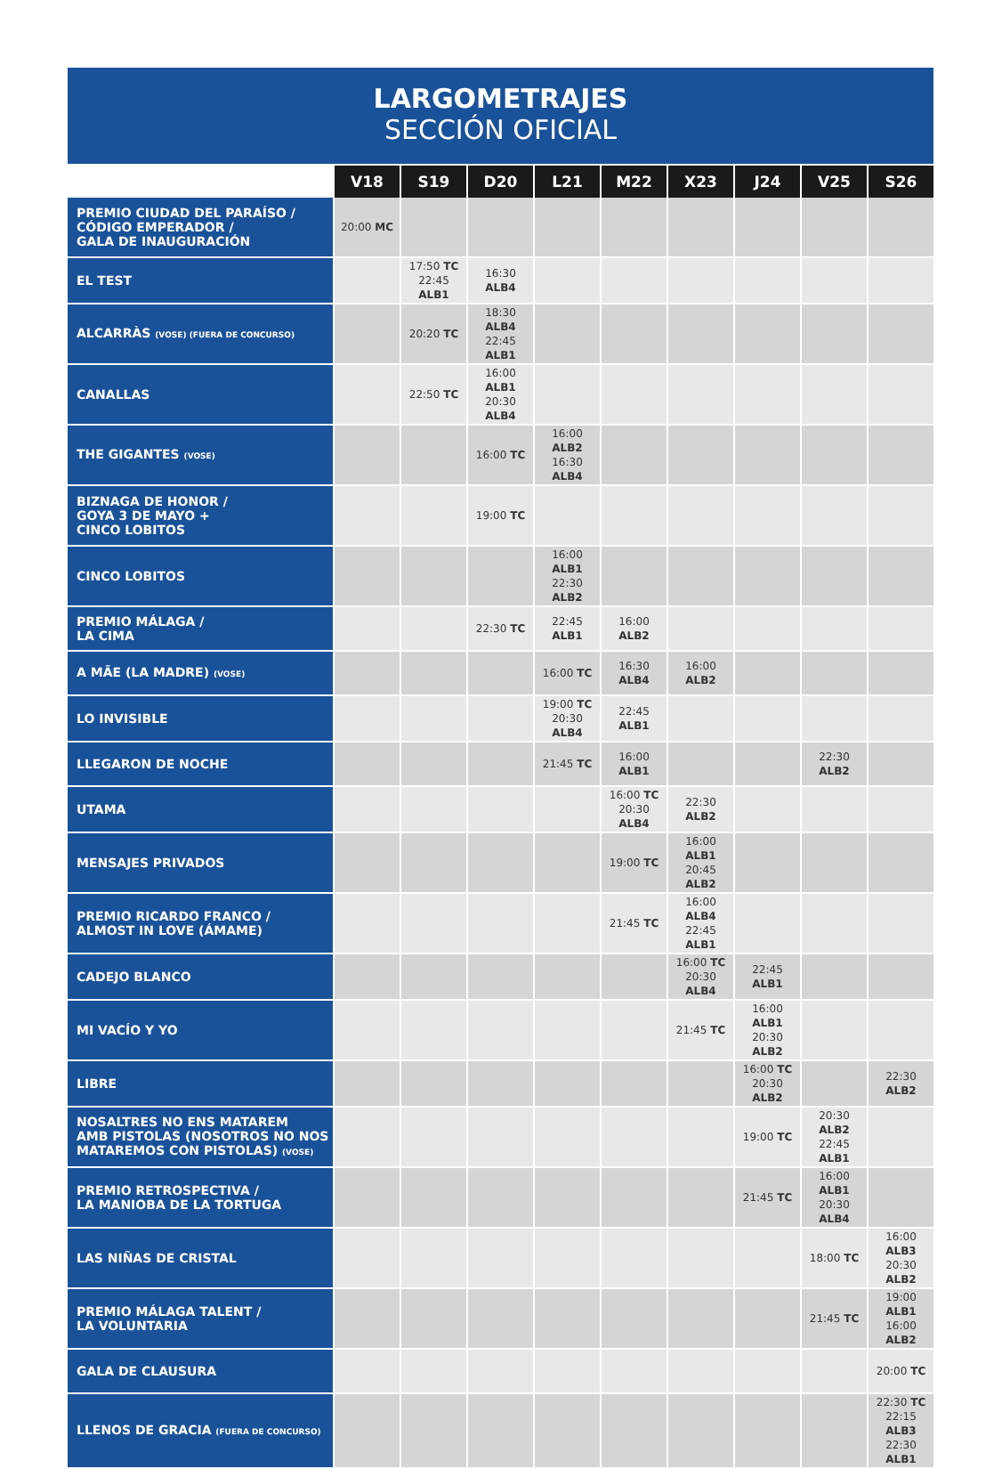LARGOMETRAJES
SECCIÓN OFICIAL
| | V18 | S19 | D20 | L21 | M22 | X23 | J24 | V25 | S26 |
| --- | --- | --- | --- | --- | --- | --- | --- | --- | --- |
| PREMIO CIUDAD DEL PARAÍSO / CÓDIGO EMPERADOR / GALA DE INAUGURACIÓN | 20:00 MC | | | | | | | | |
| EL TEST | | 17:50 TC 22:45 ALB1 | 16:30 ALB4 | | | | | | |
| ALCARRÀS (VOSE) (FUERA DE CONCURSO) | | 20:20 TC | 18:30 ALB4 22:45 ALB1 | | | | | | |
| CANALLAS | | 22:50 TC | 16:00 ALB1 20:30 ALB4 | | | | | | |
| THE GIGANTES (VOSE) | | | 16:00 TC | 16:00 ALB2 16:30 ALB4 | | | | | |
| BIZNAGA DE HONOR / GOYA 3 DE MAYO + CINCO LOBITOS | | | 19:00 TC | | | | | | |
| CINCO LOBITOS | | | | 16:00 ALB1 22:30 ALB2 | | | | | |
| PREMIO MÁLAGA / LA CIMA | | | 22:30 TC | 22:45 ALB1 | 16:00 ALB2 | | | | |
| A MÃE (LA MADRE) (VOSE) | | | | 16:00 TC | 16:30 ALB4 | 16:00 ALB2 | | | |
| LO INVISIBLE | | | | 19:00 TC 20:30 ALB4 | 22:45 ALB1 | | | | |
| LLEGARON DE NOCHE | | | | 21:45 TC | 16:00 ALB1 | | | 22:30 ALB2 | |
| UTAMA | | | | | 16:00 TC 20:30 ALB4 | 22:30 ALB2 | | | |
| MENSAJES PRIVADOS | | | | | 19:00 TC | 16:00 ALB1 20:45 ALB2 | | | |
| PREMIO RICARDO FRANCO / ALMOST IN LOVE (ÁMAME) | | | | | 21:45 TC | 16:00 ALB4 22:45 ALB1 | | | |
| CADEJO BLANCO | | | | | | 16:00 TC 20:30 ALB4 | 22:45 ALB1 | | |
| MI VACÍO Y YO | | | | | | 21:45 TC | 16:00 ALB1 20:30 ALB2 | | |
| LIBRE | | | | | | | 16:00 TC 20:30 ALB2 | | 22:30 ALB2 |
| NOSALTRES NO ENS MATAREM AMB PISTOLAS (NOSOTROS NO NOS MATAREMOS CON PISTOLAS) (VOSE) | | | | | | | 19:00 TC | 20:30 ALB2 22:45 ALB1 | |
| PREMIO RETROSPECTIVA / LA MANIOBA DE LA TORTUGA | | | | | | | 21:45 TC | 16:00 ALB1 20:30 ALB4 | |
| LAS NIÑAS DE CRISTAL | | | | | | | | 18:00 TC | 16:00 ALB3 20:30 ALB2 |
| PREMIO MÁLAGA TALENT / LA VOLUNTARIA | | | | | | | | 21:45 TC | 19:00 ALB1 16:00 ALB2 |
| GALA DE CLAUSURA | | | | | | | | | 20:00 TC |
| LLENOS DE GRACIA (FUERA DE CONCURSO) | | | | | | | | | 22:30 TC 22:15 ALB3 22:30 ALB1 |